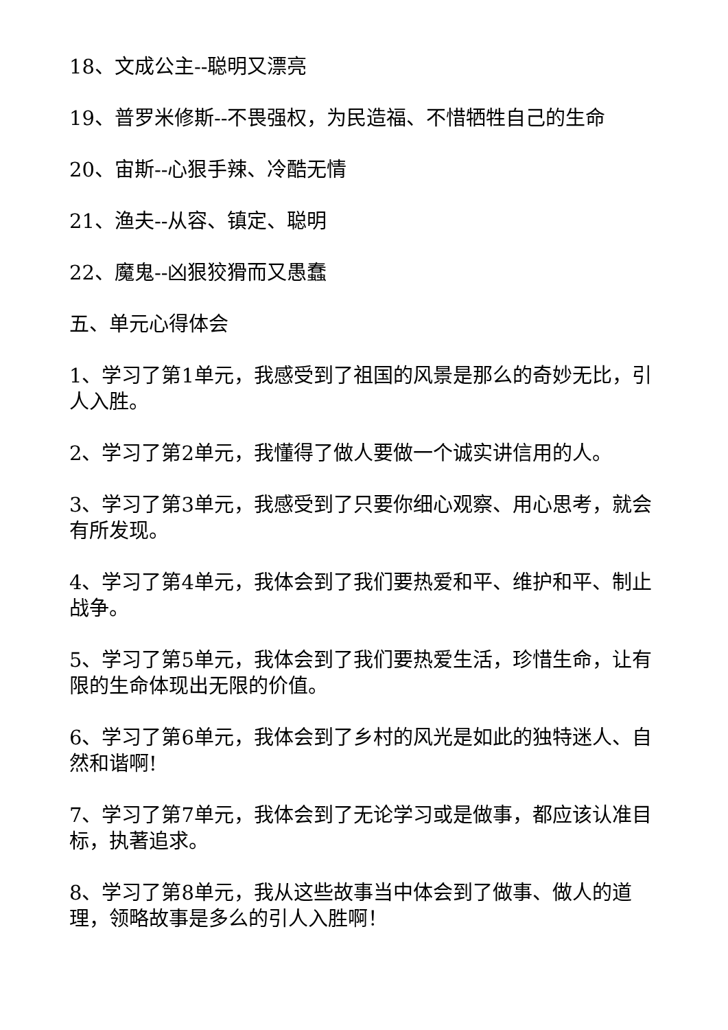18、文成公主--聪明又漂亮
19、普罗米修斯--不畏强权，为民造福、不惜牺牲自己的生命
20、宙斯--心狠手辣、冷酷无情
21、渔夫--从容、镇定、聪明
22、魔鬼--凶狠狡猾而又愚蠢
五、单元心得体会
1、学习了第1单元，我感受到了祖国的风景是那么的奇妙无比，引人入胜。
2、学习了第2单元，我懂得了做人要做一个诚实讲信用的人。
3、学习了第3单元，我感受到了只要你细心观察、用心思考，就会有所发现。
4、学习了第4单元，我体会到了我们要热爱和平、维护和平、制止战争。
5、学习了第5单元，我体会到了我们要热爱生活，珍惜生命，让有限的生命体现出无限的价值。
6、学习了第6单元，我体会到了乡村的风光是如此的独特迷人、自然和谐啊!
7、学习了第7单元，我体会到了无论学习或是做事，都应该认准目标，执著追求。
8、学习了第8单元，我从这些故事当中体会到了做事、做人的道理，领略故事是多么的引人入胜啊！